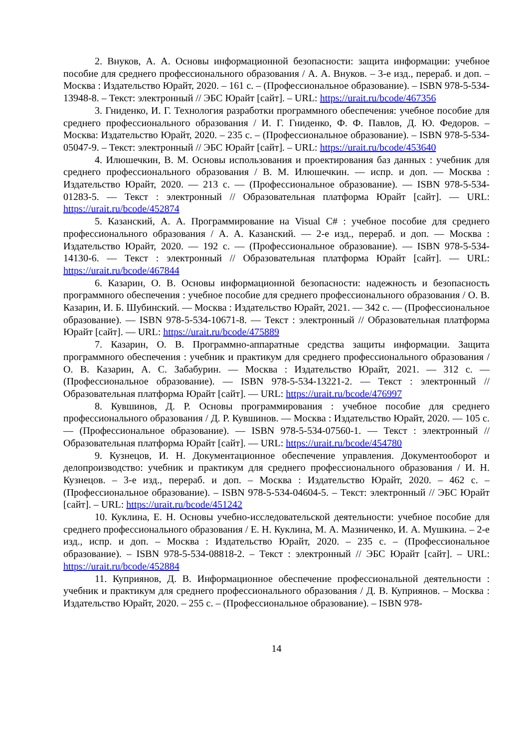2. Внуков, А. А. Основы информационной безопасности: защита информации: учебное пособие для среднего профессионального образования / А. А. Внуков. – 3-е изд., перераб. и доп. – Москва : Издательство Юрайт, 2020. – 161 с. – (Профессиональное образование). – ISBN 978-5-534-13948-8. – Текст: электронный // ЭБС Юрайт [сайт]. – URL: https://urait.ru/bcode/467356
3. Гниденко, И. Г. Технология разработки программного обеспечения: учебное пособие для среднего профессионального образования / И. Г. Гниденко, Ф. Ф. Павлов, Д. Ю. Федоров. – Москва: Издательство Юрайт, 2020. – 235 с. – (Профессиональное образование). – ISBN 978-5-534-05047-9. – Текст: электронный // ЭБС Юрайт [сайт]. – URL: https://urait.ru/bcode/453640
4. Илюшечкин, В. М. Основы использования и проектирования баз данных : учебник для среднего профессионального образования / В. М. Илюшечкин. — испр. и доп. — Москва : Издательство Юрайт, 2020. — 213 с. — (Профессиональное образование). — ISBN 978-5-534-01283-5. — Текст : электронный // Образовательная платформа Юрайт [сайт]. — URL: https://urait.ru/bcode/452874
5. Казанский, А. А. Программирование на Visual C# : учебное пособие для среднего профессионального образования / А. А. Казанский. — 2-е изд., перераб. и доп. — Москва : Издательство Юрайт, 2020. — 192 с. — (Профессиональное образование). — ISBN 978-5-534-14130-6. — Текст : электронный // Образовательная платформа Юрайт [сайт]. — URL: https://urait.ru/bcode/467844
6. Казарин, О. В. Основы информационной безопасности: надежность и безопасность программного обеспечения : учебное пособие для среднего профессионального образования / О. В. Казарин, И. Б. Шубинский. — Москва : Издательство Юрайт, 2021. — 342 с. — (Профессиональное образование). — ISBN 978-5-534-10671-8. — Текст : электронный // Образовательная платформа Юрайт [сайт]. — URL: https://urait.ru/bcode/475889
7. Казарин, О. В. Программно-аппаратные средства защиты информации. Защита программного обеспечения : учебник и практикум для среднего профессионального образования / О. В. Казарин, А. С. Забабурин. — Москва : Издательство Юрайт, 2021. — 312 с. — (Профессиональное образование). — ISBN 978-5-534-13221-2. — Текст : электронный // Образовательная платформа Юрайт [сайт]. — URL: https://urait.ru/bcode/476997
8. Кувшинов, Д. Р. Основы программирования : учебное пособие для среднего профессионального образования / Д. Р. Кувшинов. — Москва : Издательство Юрайт, 2020. — 105 с. — (Профессиональное образование). — ISBN 978-5-534-07560-1. — Текст : электронный // Образовательная платформа Юрайт [сайт]. — URL: https://urait.ru/bcode/454780
9. Кузнецов, И. Н. Документационное обеспечение управления. Документооборот и делопроизводство: учебник и практикум для среднего профессионального образования / И. Н. Кузнецов. – 3-е изд., перераб. и доп. – Москва : Издательство Юрайт, 2020. – 462 с. – (Профессиональное образование). – ISBN 978-5-534-04604-5. – Текст: электронный // ЭБС Юрайт [сайт]. – URL: https://urait.ru/bcode/451242
10. Куклина, Е. Н. Основы учебно-исследовательской деятельности: учебное пособие для среднего профессионального образования / Е. Н. Куклина, М. А. Мазниченко, И. А. Мушкина. – 2-е изд., испр. и доп. – Москва : Издательство Юрайт, 2020. – 235 с. – (Профессиональное образование). – ISBN 978-5-534-08818-2. – Текст : электронный // ЭБС Юрайт [сайт]. – URL: https://urait.ru/bcode/452884
11. Куприянов, Д. В. Информационное обеспечение профессиональной деятельности : учебник и практикум для среднего профессионального образования / Д. В. Куприянов. – Москва : Издательство Юрайт, 2020. – 255 с. – (Профессиональное образование). – ISBN 978-
14